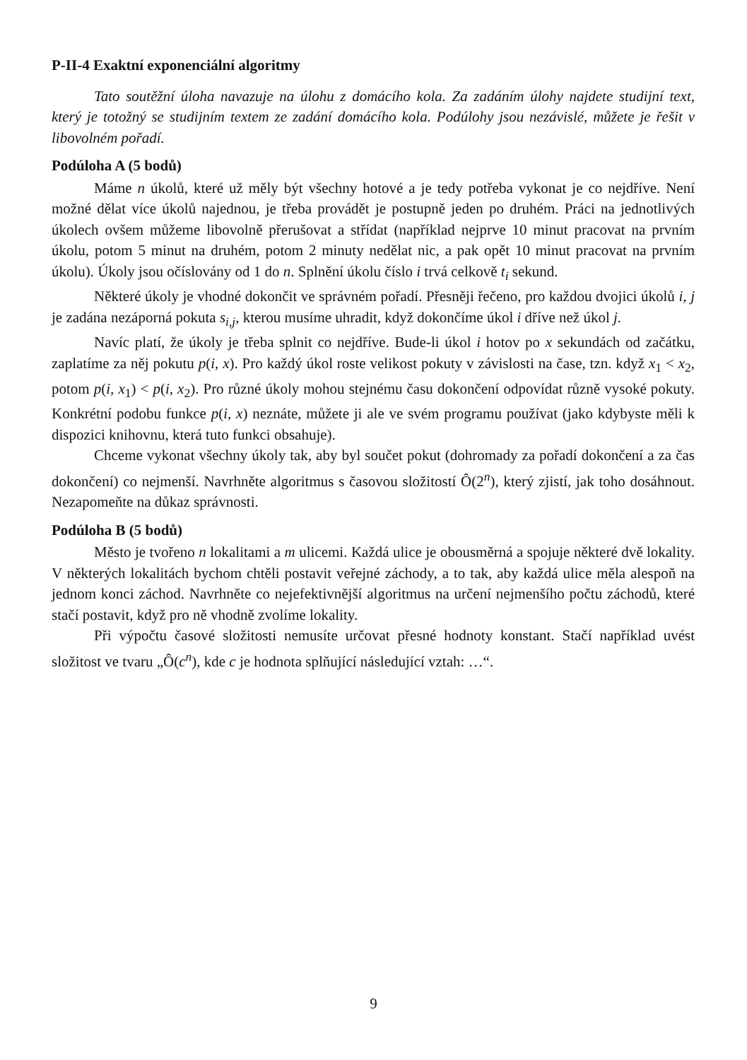P-II-4 Exaktní exponenciální algoritmy
Tato soutěžní úloha navazuje na úlohu z domácího kola. Za zadáním úlohy najdete studijní text, který je totožný se studijním textem ze zadání domácího kola. Podúlohy jsou nezávislé, můžete je řešit v libovolném pořadí.
Podúloha A (5 bodů)
Máme n úkolů, které už měly být všechny hotové a je tedy potřeba vykonat je co nejdříve. Není možné dělat více úkolů najednou, je třeba provádět je postupně jeden po druhém. Práci na jednotlivých úkolech ovšem můžeme libovolně přerušovat a střídat (například nejprve 10 minut pracovat na prvním úkolu, potom 5 minut na druhém, potom 2 minuty nedělat nic, a pak opět 10 minut pracovat na prvním úkolu). Úkoly jsou očíslovány od 1 do n. Splnění úkolu číslo i trvá celkově t<sub>i</sub> sekund.
Některé úkoly je vhodné dokončit ve správném pořadí. Přesněji řečeno, pro každou dvojici úkolů i, j je zadána nezáporná pokuta s<sub>i,j</sub>, kterou musíme uhradit, když dokončíme úkol i dříve než úkol j.
Navíc platí, že úkoly je třeba splnit co nejdříve. Bude-li úkol i hotov po x sekundách od začátku, zaplatíme za něj pokutu p(i, x). Pro každý úkol roste velikost pokuty v závislosti na čase, tzn. když x<sub>1</sub> < x<sub>2</sub>, potom p(i, x<sub>1</sub>) < p(i, x<sub>2</sub>). Pro různé úkoly mohou stejnému času dokončení odpovídat různě vysoké pokuty. Konkrétní podobu funkce p(i, x) neznáte, můžete ji ale ve svém programu používat (jako kdybyste měli k dispozici knihovnu, která tuto funkci obsahuje).
Chceme vykonat všechny úkoly tak, aby byl součet pokut (dohromady za pořadí dokončení a za čas dokončení) co nejmenší. Navrhněte algoritmus s časovou složitostí Ô(2<sup>n</sup>), který zjistí, jak toho dosáhnout. Nezapomeňte na důkaz správnosti.
Podúloha B (5 bodů)
Město je tvořeno n lokalitami a m ulicemi. Každá ulice je obousměrná a spojuje některé dvě lokality. V některých lokalitách bychom chtěli postavit veřejné záchody, a to tak, aby každá ulice měla alespoň na jednom konci záchod. Navrhněte co nejefektivnější algoritmus na určení nejmenšího počtu záchodů, které stačí postavit, když pro ně vhodně zvolíme lokality.
Při výpočtu časové složitosti nemusíte určovat přesné hodnoty konstant. Stačí například uvést složitost ve tvaru „Ô(c<sup>n</sup>), kde c je hodnota splňující následující vztah: …“.
9